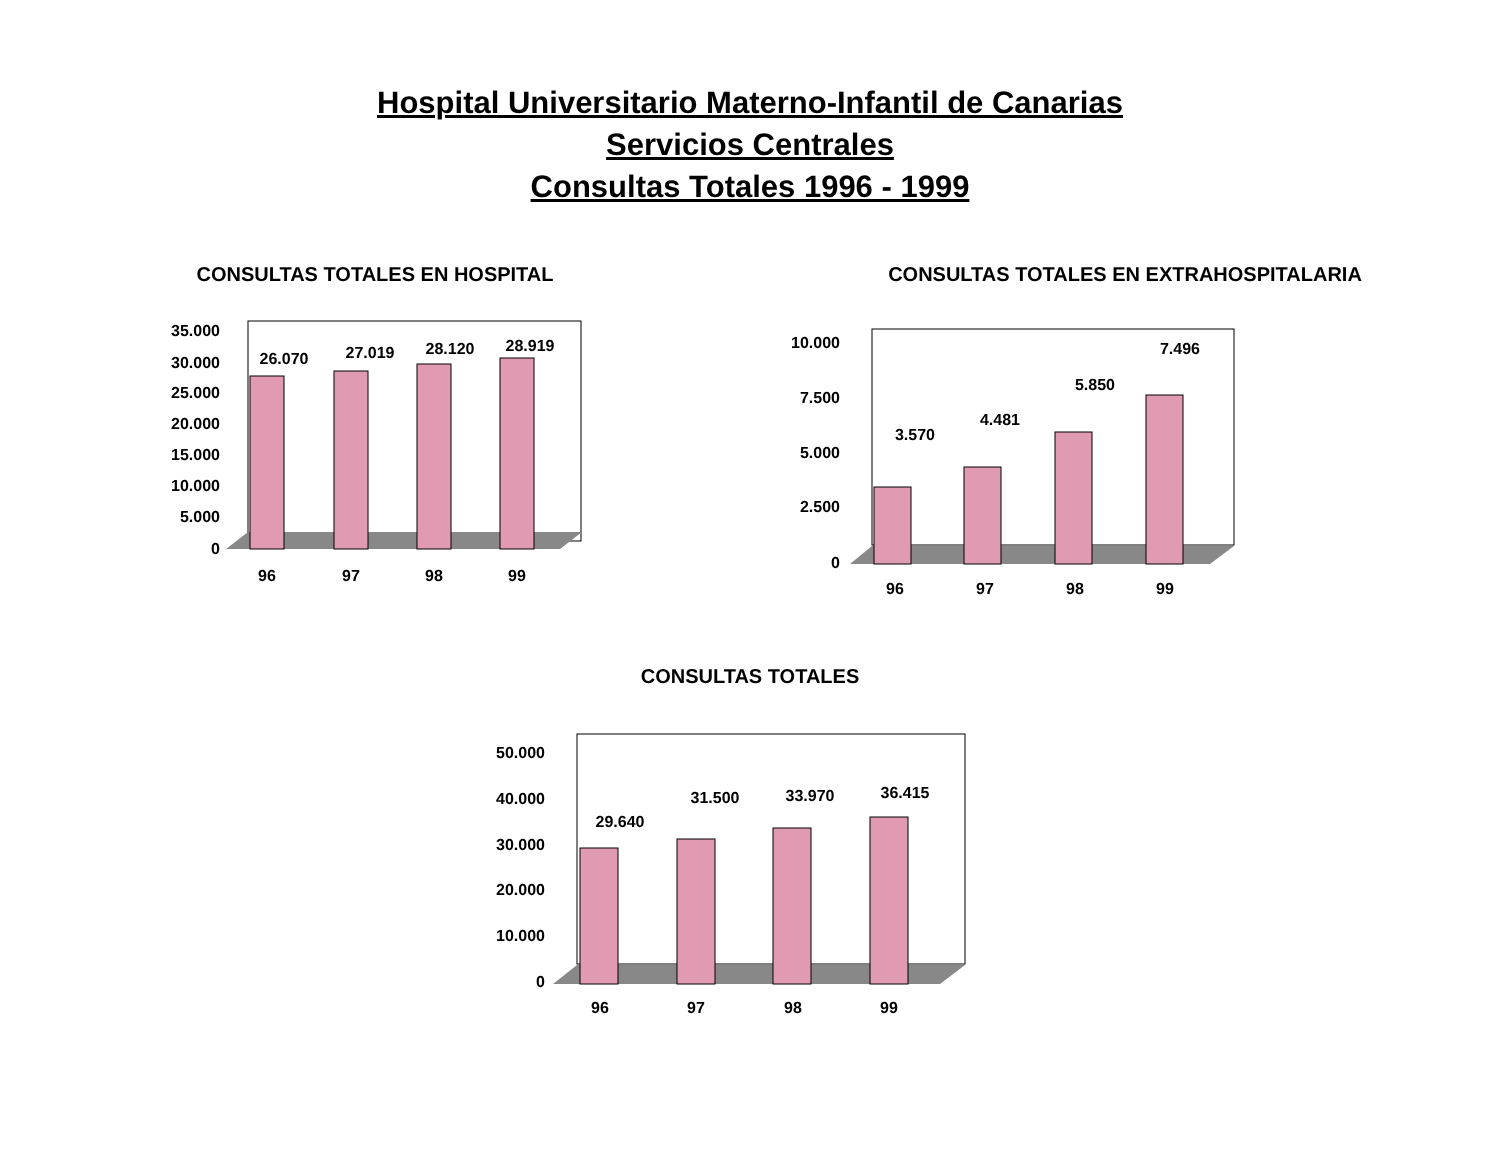Hospital Universitario Materno-Infantil de Canarias
Servicios Centrales
Consultas Totales 1996 - 1999
CONSULTAS TOTALES EN HOSPITAL
35.000
30.000
25.000
20.000
15.000
10.000
5.000
0
26.070
27.019
28.120
28.919
96
97
98
99
CONSULTAS TOTALES EN EXTRAHOSPITALARIA
10.000
7.500
5.000
2.500
0
3.570
4.481
5.850
7.496
96
97
98
99
CONSULTAS TOTALES
50.000
40.000
30.000
20.000
10.000
0
29.640
31.500
33.970
36.415
96
97
98
99